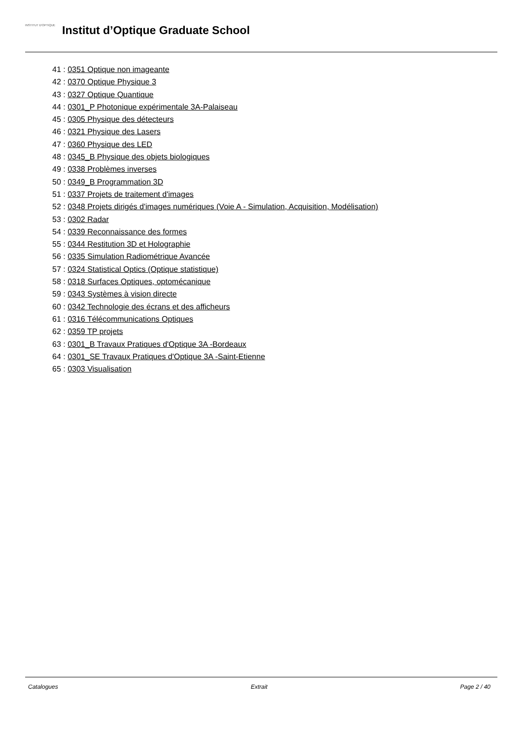INSTITUT D'OPTIQUE
Institut d’Optique Graduate School
41 : 0351 Optique non imageante
42 : 0370 Optique Physique 3
43 : 0327 Optique Quantique
44 : 0301_P Photonique expérimentale 3A-Palaiseau
45 : 0305 Physique des détecteurs
46 : 0321 Physique des Lasers
47 : 0360 Physique des LED
48 : 0345_B Physique des objets biologiques
49 : 0338 Problèmes inverses
50 : 0349_B Programmation 3D
51 : 0337 Projets de traitement d'images
52 : 0348 Projets dirigés d'images numériques (Voie A - Simulation, Acquisition, Modélisation)
53 : 0302 Radar
54 : 0339 Reconnaissance des formes
55 : 0344 Restitution 3D et Holographie
56 : 0335 Simulation Radiométrique Avancée
57 : 0324 Statistical Optics (Optique statistique)
58 : 0318 Surfaces Optiques, optomécanique
59 : 0343 Systèmes à vision directe
60 : 0342 Technologie des écrans et des afficheurs
61 : 0316 Télécommunications Optiques
62 : 0359 TP projets
63 : 0301_B Travaux Pratiques d'Optique 3A -Bordeaux
64 : 0301_SE Travaux Pratiques d'Optique 3A -Saint-Etienne
65 : 0303 Visualisation
Catalogues Extrait Page 2 / 40